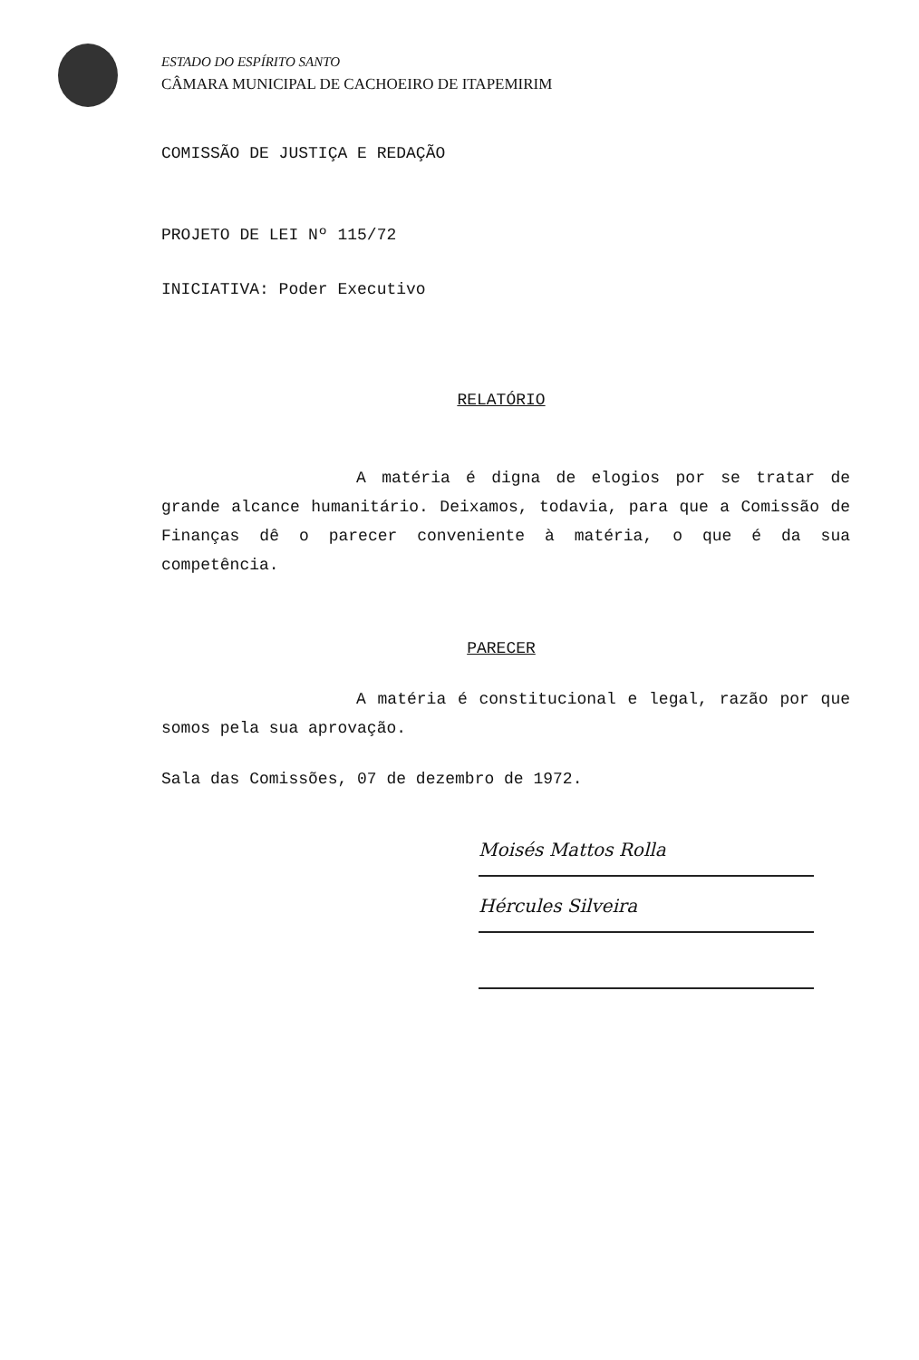ESTADO DO ESPÍRITO SANTO
CÂMARA MUNICIPAL DE CACHOEIRO DE ITAPEMIRIM
COMISSÃO DE JUSTIÇA E REDAÇÃO
PROJETO DE LEI Nº 115/72
INICIATIVA: Poder Executivo
RELATÓRIO
A matéria é digna de elogios por se tratar de grande alcance humanitário. Deixamos, todavia, para que a Comissão de Finanças dê o parecer conveniente à matéria, o que é da sua competência.
PARECER
A matéria é constitucional e legal, razão por que somos pela sua aprovação.
Sala das Comissões, 07 de dezembro de 1972.
Moisés Mattos Rolla
Hércules Silveira